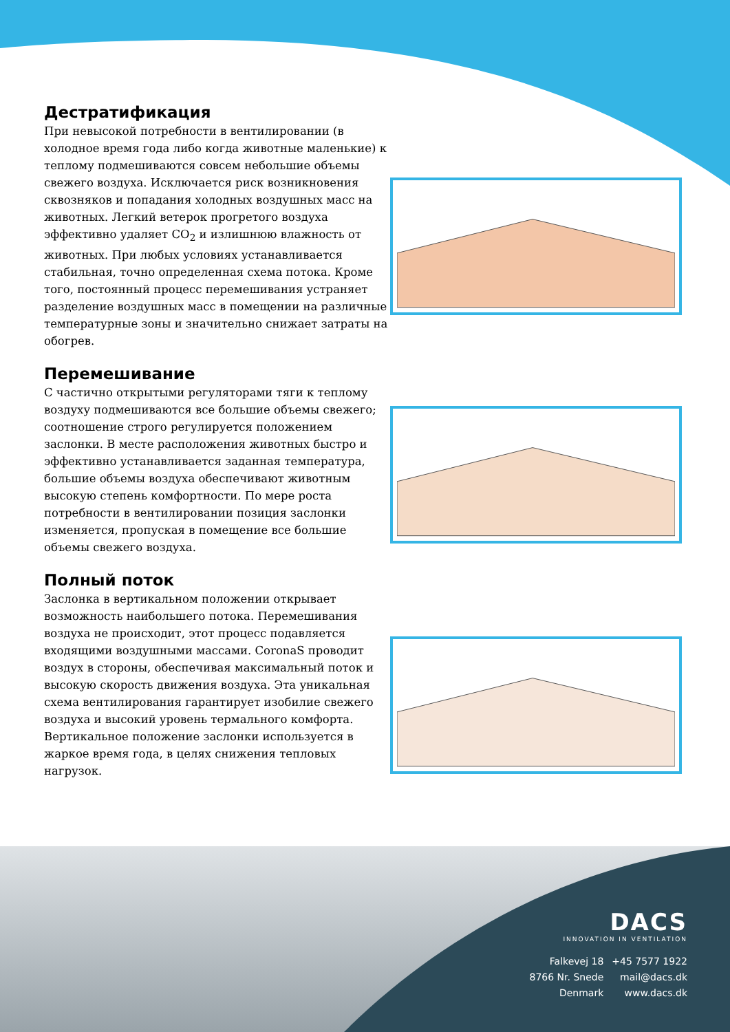Дестратификация
При невысокой потребности в вентилировании (в холодное время года либо когда животные маленькие) к теплому подмешиваются совсем небольшие объемы свежего воздуха. Исключается риск возникновения сквозняков и попадания холодных воздушных масс на животных. Легкий ветерок прогретого воздуха эффективно удаляет CO<sub>2</sub> и излишнюю влажность от животных. При любых условиях устанавливается стабильная, точно определенная схема потока. Кроме того, постоянный процесс перемешивания устраняет разделение воздушных масс в помещении на различные температурные зоны и значительно снижает затраты на обогрев.
Перемешивание
С частично открытыми регуляторами тяги к теплому воздуху подмешиваются все большие объемы свежего; соотношение строго регулируется положением заслонки. В месте расположения животных быстро и эффективно устанавливается заданная температура, большие объемы воздуха обеспечивают животным высокую степень комфортности. По мере роста потребности в вентилировании позиция заслонки изменяется, пропуская в помещение все большие объемы свежего воздуха.
Полный поток
Заслонка в вертикальном положении открывает возможность наибольшего потока. Перемешивания воздуха не происходит, этот процесс подавляется входящими воздушными массами. CoronaS проводит воздух в стороны, обеспечивая максимальный поток и высокую скорость движения воздуха. Эта уникальная схема вентилирования гарантирует изобилие свежего воздуха и высокий уровень термального комфорта. Вертикальное положение заслонки используется в жаркое время года, в целях снижения тепловых нагрузок.
DACS
INNOVATION IN VENTILATION
Falkevej 18
8766 Nr. Snede
Denmark
+45 7577 1922
mail@dacs.dk
www.dacs.dk